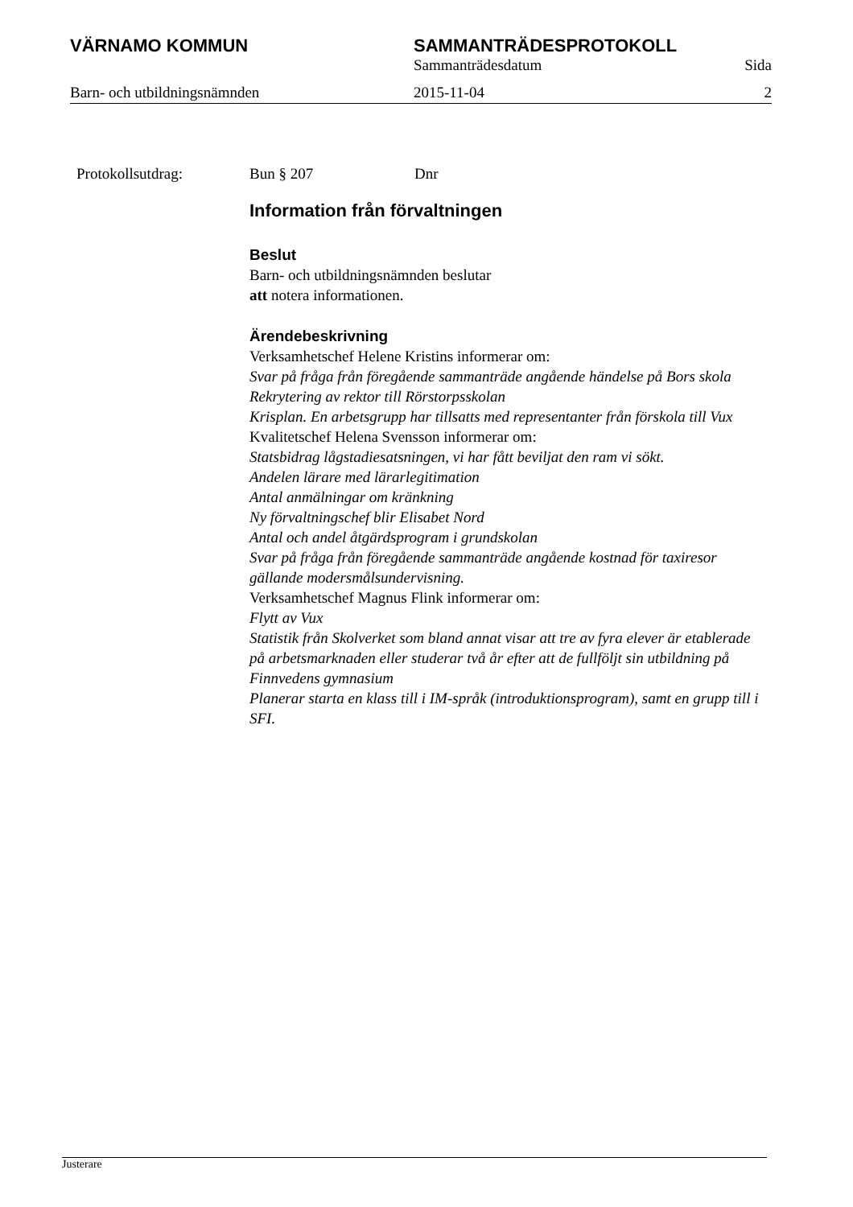VÄRNAMO KOMMUN SAMMANTRÄDESPROTOKOLL
Sammanträdesdatum Sida
Barn- och utbildningsnämnden 2015-11-04 2
Protokollsutdrag: Bun § 207 Dnr
Information från förvaltningen
Beslut
Barn- och utbildningsnämnden beslutar
att notera informationen.
Ärendebeskrivning
Verksamhetschef Helene Kristins informerar om:
Svar på fråga från föregående sammanträde angående händelse på Bors skola
Rekrytering av rektor till Rörstorpsskolan
Krisplan. En arbetsgrupp har tillsatts med representanter från förskola till Vux
Kvalitetschef Helena Svensson informerar om:
Statsbidrag lågstadiesatsningen, vi har fått beviljat den ram vi sökt.
Andelen lärare med lärarlegitimation
Antal anmälningar om kränkning
Ny förvaltningschef blir Elisabet Nord
Antal och andel åtgärdsprogram i grundskolan
Svar på fråga från föregående sammanträde angående kostnad för taxiresor gällande modersmålsundervisning.
Verksamhetschef Magnus Flink informerar om:
Flytt av Vux
Statistik från Skolverket som bland annat visar att tre av fyra elever är etablerade på arbetsmarknaden eller studerar två år efter att de fullföljt sin utbildning på Finnvedens gymnasium
Planerar starta en klass till i IM-språk (introduktionsprogram), samt en grupp till i SFI.
Justerare